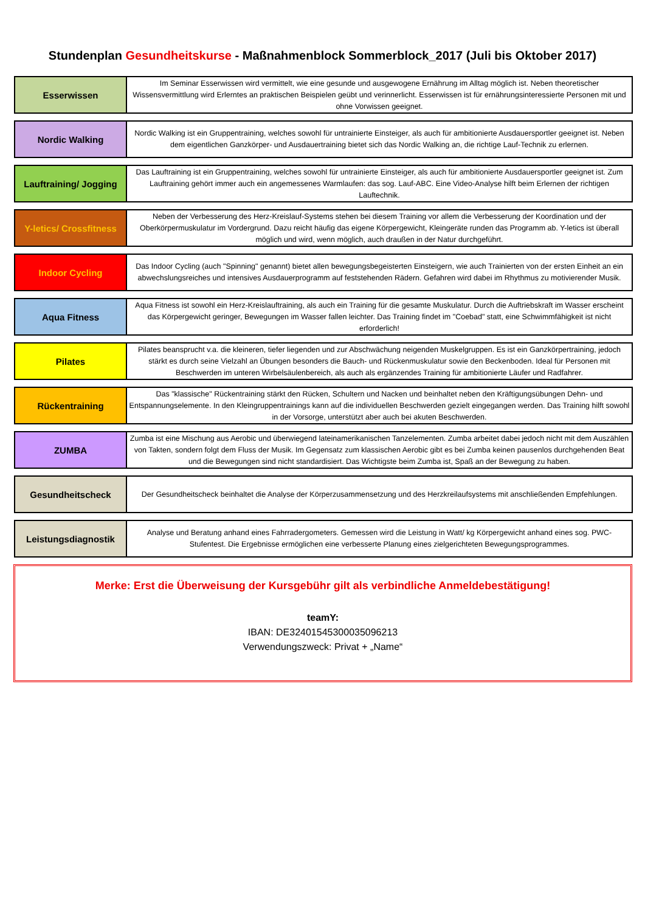Stundenplan Gesundheitskurse - Maßnahmenblock Sommerblock_2017 (Juli bis Oktober 2017)
| Esserwissen | Im Seminar Esserwissen wird vermittelt, wie eine gesunde und ausgewogene Ernährung im Alltag möglich ist. Neben theoretischer Wissensvermittlung wird Erlerntes an praktischen Beispielen geübt und verinnerlicht. Esserwissen ist für ernährungsinteressierte Personen mit und ohne Vorwissen geeignet. |
| Nordic Walking | Nordic Walking ist ein Gruppentraining, welches sowohl für untrainierte Einsteiger, als auch für ambitionierte Ausdauersportler geeignet ist. Neben dem eigentlichen Ganzkörper- und Ausdauertraining bietet sich das Nordic Walking an, die richtige Lauf-Technik zu erlernen. |
| Lauftraining/ Jogging | Das Lauftraining ist ein Gruppentraining, welches sowohl für untrainierte Einsteiger, als auch für ambitionierte Ausdauersportler geeignet ist. Zum Lauftraining gehört immer auch ein angemessenes Warmlaufen: das sog. Lauf-ABC. Eine Video-Analyse hilft beim Erlernen der richtigen Lauftechnik. |
| Y-letics/ Crossfitness | Neben der Verbesserung des Herz-Kreislauf-Systems stehen bei diesem Training vor allem die Verbesserung der Koordination und der Oberkörpermuskulatur im Vordergrund. Dazu reicht häufig das eigene Körpergewicht, Kleingeräte runden das Programm ab. Y-letics ist überall möglich und wird, wenn möglich, auch draußen in der Natur durchgeführt. |
| Indoor Cycling | Das Indoor Cycling (auch "Spinning" genannt) bietet allen bewegungsbegeisterten Einsteigern, wie auch Trainierten von der ersten Einheit an ein abwechslungsreiches und intensives Ausdauerprogramm auf feststehenden Rädern. Gefahren wird dabei im Rhythmus zu motivierender Musik. |
| Aqua Fitness | Aqua Fitness ist sowohl ein Herz-Kreislauftraining, als auch ein Training für die gesamte Muskulatur. Durch die Auftriebskraft im Wasser erscheint das Körpergewicht geringer, Bewegungen im Wasser fallen leichter. Das Training findet im "Coebad" statt, eine Schwimmfähigkeit ist nicht erforderlich! |
| Pilates | Pilates beansprucht v.a. die kleineren, tiefer liegenden und zur Abschwächung neigenden Muskelgruppen. Es ist ein Ganzkörpertraining, jedoch stärkt es durch seine Vielzahl an Übungen besonders die Bauch- und Rückenmuskulatur sowie den Beckenboden. Ideal für Personen mit Beschwerden im unteren Wirbelsäulenbereich, als auch als ergänzendes Training für ambitionierte Läufer und Radfahrer. |
| Rückentraining | Das "klassische" Rückentraining stärkt den Rücken, Schultern und Nacken und beinhaltet neben den Kräftigungsübungen Dehn- und Entspannungselemente. In den Kleingruppentrainings kann auf die individuellen Beschwerden gezielt eingegangen werden. Das Training hilft sowohl in der Vorsorge, unterstützt aber auch bei akuten Beschwerden. |
| ZUMBA | Zumba ist eine Mischung aus Aerobic und überwiegend lateinamerikanischen Tanzelementen. Zumba arbeitet dabei jedoch nicht mit dem Auszählen von Takten, sondern folgt dem Fluss der Musik. Im Gegensatz zum klassischen Aerobic gibt es bei Zumba keinen pausenlos durchgehenden Beat und die Bewegungen sind nicht standardisiert. Das Wichtigste beim Zumba ist, Spaß an der Bewegung zu haben. |
| Gesundheitscheck | Der Gesundheitscheck beinhaltet die Analyse der Körperzusammensetzung und des Herzkreilaufsystems mit anschließenden Empfehlungen. |
| Leistungsdiagnostik | Analyse und Beratung anhand eines Fahrradergometers. Gemessen wird die Leistung in Watt/ kg Körpergewicht anhand eines sog. PWC-Stufentest. Die Ergebnisse ermöglichen eine verbesserte Planung eines zielgerichteten Bewegungsprogrammes. |
Merke: Erst die Überweisung der Kursgebühr gilt als verbindliche Anmeldebestätigung!
teamY:
IBAN: DE32401545300035096213
Verwendungszweck: Privat + „Name“